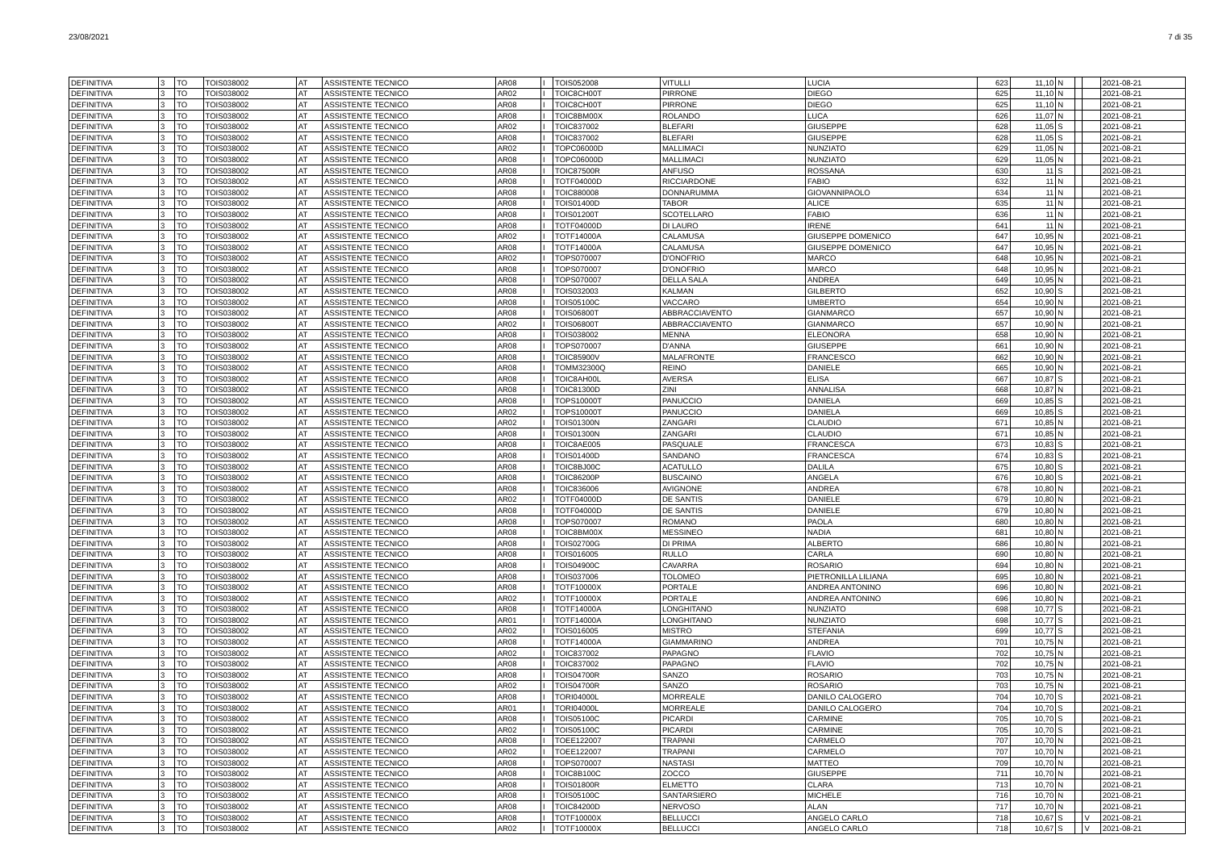23/08/2021 7 di 35
| DEFINITIVA | 3 | TO | TOIS038002 | AT | ASSISTENTE TECNICO | AR08 | I | TOIS052008 | VITULLI | LUCIA | 623 | 11,10 | N | | | 2021-08-21 |
| DEFINITIVA | 3 | TO | TOIS038002 | AT | ASSISTENTE TECNICO | AR02 | I | TOIC8CH00T | PIRRONE | DIEGO | 625 | 11,10 | N | | | 2021-08-21 |
| DEFINITIVA | 3 | TO | TOIS038002 | AT | ASSISTENTE TECNICO | AR08 | I | TOIC8CH00T | PIRRONE | DIEGO | 625 | 11,10 | N | | | 2021-08-21 |
| DEFINITIVA | 3 | TO | TOIS038002 | AT | ASSISTENTE TECNICO | AR08 | I | TOIC8BM00X | ROLANDO | LUCA | 626 | 11,07 | N | | | 2021-08-21 |
| DEFINITIVA | 3 | TO | TOIS038002 | AT | ASSISTENTE TECNICO | AR02 | I | TOIC837002 | BLEFARI | GIUSEPPE | 628 | 11,05 | S | | | 2021-08-21 |
| DEFINITIVA | 3 | TO | TOIS038002 | AT | ASSISTENTE TECNICO | AR08 | I | TOIC837002 | BLEFARI | GIUSEPPE | 628 | 11,05 | S | | | 2021-08-21 |
| DEFINITIVA | 3 | TO | TOIS038002 | AT | ASSISTENTE TECNICO | AR02 | I | TOPC06000D | MALLIMACI | NUNZIATO | 629 | 11,05 | N | | | 2021-08-21 |
| DEFINITIVA | 3 | TO | TOIS038002 | AT | ASSISTENTE TECNICO | AR08 | I | TOPC06000D | MALLIMACI | NUNZIATO | 629 | 11,05 | N | | | 2021-08-21 |
| DEFINITIVA | 3 | TO | TOIS038002 | AT | ASSISTENTE TECNICO | AR08 | I | TOIC87500R | ANFUSO | ROSSANA | 630 | 11 | S | | | 2021-08-21 |
| DEFINITIVA | 3 | TO | TOIS038002 | AT | ASSISTENTE TECNICO | AR08 | I | TOTF04000D | RICCIARDONE | FABIO | 632 | 11 | N | | | 2021-08-21 |
| DEFINITIVA | 3 | TO | TOIS038002 | AT | ASSISTENTE TECNICO | AR08 | I | TOIC880008 | DONNARUMMA | GIOVANNIPAOLO | 634 | 11 | N | | | 2021-08-21 |
| DEFINITIVA | 3 | TO | TOIS038002 | AT | ASSISTENTE TECNICO | AR08 | I | TOIS01400D | TABOR | ALICE | 635 | 11 | N | | | 2021-08-21 |
| DEFINITIVA | 3 | TO | TOIS038002 | AT | ASSISTENTE TECNICO | AR08 | I | TOIS01200T | SCOTELLARO | FABIO | 636 | 11 | N | | | 2021-08-21 |
| DEFINITIVA | 3 | TO | TOIS038002 | AT | ASSISTENTE TECNICO | AR08 | I | TOTF04000D | DI LAURO | IRENE | 641 | 11 | N | | | 2021-08-21 |
| DEFINITIVA | 3 | TO | TOIS038002 | AT | ASSISTENTE TECNICO | AR02 | I | TOTF14000A | CALAMUSA | GIUSEPPE DOMENICO | 647 | 10,95 | N | | | 2021-08-21 |
| DEFINITIVA | 3 | TO | TOIS038002 | AT | ASSISTENTE TECNICO | AR08 | I | TOTF14000A | CALAMUSA | GIUSEPPE DOMENICO | 647 | 10,95 | N | | | 2021-08-21 |
| DEFINITIVA | 3 | TO | TOIS038002 | AT | ASSISTENTE TECNICO | AR02 | I | TOPS070007 | D'ONOFRIO | MARCO | 648 | 10,95 | N | | | 2021-08-21 |
| DEFINITIVA | 3 | TO | TOIS038002 | AT | ASSISTENTE TECNICO | AR08 | I | TOPS070007 | D'ONOFRIO | MARCO | 648 | 10,95 | N | | | 2021-08-21 |
| DEFINITIVA | 3 | TO | TOIS038002 | AT | ASSISTENTE TECNICO | AR08 | I | TOPS070007 | DELLA SALA | ANDREA | 649 | 10,95 | N | | | 2021-08-21 |
| DEFINITIVA | 3 | TO | TOIS038002 | AT | ASSISTENTE TECNICO | AR08 | I | TOIS032003 | KALMAN | GILBERTO | 652 | 10,90 | S | | | 2021-08-21 |
| DEFINITIVA | 3 | TO | TOIS038002 | AT | ASSISTENTE TECNICO | AR08 | I | TOIS05100C | VACCARO | UMBERTO | 654 | 10,90 | N | | | 2021-08-21 |
| DEFINITIVA | 3 | TO | TOIS038002 | AT | ASSISTENTE TECNICO | AR08 | I | TOIS06800T | ABBRACCIAVENTO | GIANMARCO | 657 | 10,90 | N | | | 2021-08-21 |
| DEFINITIVA | 3 | TO | TOIS038002 | AT | ASSISTENTE TECNICO | AR02 | I | TOIS06800T | ABBRACCIAVENTO | GIANMARCO | 657 | 10,90 | N | | | 2021-08-21 |
| DEFINITIVA | 3 | TO | TOIS038002 | AT | ASSISTENTE TECNICO | AR08 | I | TOIS038002 | MENNA | ELEONORA | 658 | 10,90 | N | | | 2021-08-21 |
| DEFINITIVA | 3 | TO | TOIS038002 | AT | ASSISTENTE TECNICO | AR08 | I | TOPS070007 | D'ANNA | GIUSEPPE | 661 | 10,90 | N | | | 2021-08-21 |
| DEFINITIVA | 3 | TO | TOIS038002 | AT | ASSISTENTE TECNICO | AR08 | I | TOIC85900V | MALAFRONTE | FRANCESCO | 662 | 10,90 | N | | | 2021-08-21 |
| DEFINITIVA | 3 | TO | TOIS038002 | AT | ASSISTENTE TECNICO | AR08 | I | TOMM32300Q | REINO | DANIELE | 665 | 10,90 | N | | | 2021-08-21 |
| DEFINITIVA | 3 | TO | TOIS038002 | AT | ASSISTENTE TECNICO | AR08 | I | TOIC8AH00L | AVERSA | ELISA | 667 | 10,87 | S | | | 2021-08-21 |
| DEFINITIVA | 3 | TO | TOIS038002 | AT | ASSISTENTE TECNICO | AR08 | I | TOIC81300D | ZINI | ANNALISA | 668 | 10,87 | N | | | 2021-08-21 |
| DEFINITIVA | 3 | TO | TOIS038002 | AT | ASSISTENTE TECNICO | AR08 | I | TOPS10000T | PANUCCIO | DANIELA | 669 | 10,85 | S | | | 2021-08-21 |
| DEFINITIVA | 3 | TO | TOIS038002 | AT | ASSISTENTE TECNICO | AR02 | I | TOPS10000T | PANUCCIO | DANIELA | 669 | 10,85 | S | | | 2021-08-21 |
| DEFINITIVA | 3 | TO | TOIS038002 | AT | ASSISTENTE TECNICO | AR02 | I | TOIS01300N | ZANGARI | CLAUDIO | 671 | 10,85 | N | | | 2021-08-21 |
| DEFINITIVA | 3 | TO | TOIS038002 | AT | ASSISTENTE TECNICO | AR08 | I | TOIS01300N | ZANGARI | CLAUDIO | 671 | 10,85 | N | | | 2021-08-21 |
| DEFINITIVA | 3 | TO | TOIS038002 | AT | ASSISTENTE TECNICO | AR08 | I | TOIC8AE005 | PASQUALE | FRANCESCA | 673 | 10,83 | S | | | 2021-08-21 |
| DEFINITIVA | 3 | TO | TOIS038002 | AT | ASSISTENTE TECNICO | AR08 | I | TOIS01400D | SANDANO | FRANCESCA | 674 | 10,83 | S | | | 2021-08-21 |
| DEFINITIVA | 3 | TO | TOIS038002 | AT | ASSISTENTE TECNICO | AR08 | I | TOIC8BJ00C | ACATULLO | DALILA | 675 | 10,80 | S | | | 2021-08-21 |
| DEFINITIVA | 3 | TO | TOIS038002 | AT | ASSISTENTE TECNICO | AR08 | I | TOIC86200P | BUSCAINO | ANGELA | 676 | 10,80 | S | | | 2021-08-21 |
| DEFINITIVA | 3 | TO | TOIS038002 | AT | ASSISTENTE TECNICO | AR08 | I | TOIC836006 | AVIGNONE | ANDREA | 678 | 10,80 | N | | | 2021-08-21 |
| DEFINITIVA | 3 | TO | TOIS038002 | AT | ASSISTENTE TECNICO | AR02 | I | TOTF04000D | DE SANTIS | DANIELE | 679 | 10,80 | N | | | 2021-08-21 |
| DEFINITIVA | 3 | TO | TOIS038002 | AT | ASSISTENTE TECNICO | AR08 | I | TOTF04000D | DE SANTIS | DANIELE | 679 | 10,80 | N | | | 2021-08-21 |
| DEFINITIVA | 3 | TO | TOIS038002 | AT | ASSISTENTE TECNICO | AR08 | I | TOPS070007 | ROMANO | PAOLA | 680 | 10,80 | N | | | 2021-08-21 |
| DEFINITIVA | 3 | TO | TOIS038002 | AT | ASSISTENTE TECNICO | AR08 | I | TOIC8BM00X | MESSINEO | NADIA | 681 | 10,80 | N | | | 2021-08-21 |
| DEFINITIVA | 3 | TO | TOIS038002 | AT | ASSISTENTE TECNICO | AR08 | I | TOIS02700G | DI PRIMA | ALBERTO | 686 | 10,80 | N | | | 2021-08-21 |
| DEFINITIVA | 3 | TO | TOIS038002 | AT | ASSISTENTE TECNICO | AR08 | I | TOIS016005 | RULLO | CARLA | 690 | 10,80 | N | | | 2021-08-21 |
| DEFINITIVA | 3 | TO | TOIS038002 | AT | ASSISTENTE TECNICO | AR08 | I | TOIS04900C | CAVARRA | ROSARIO | 694 | 10,80 | N | | | 2021-08-21 |
| DEFINITIVA | 3 | TO | TOIS038002 | AT | ASSISTENTE TECNICO | AR08 | I | TOIS037006 | TOLOMEO | PIETRONILLA LILIANA | 695 | 10,80 | N | | | 2021-08-21 |
| DEFINITIVA | 3 | TO | TOIS038002 | AT | ASSISTENTE TECNICO | AR08 | I | TOTF10000X | PORTALE | ANDREA ANTONINO | 696 | 10,80 | N | | | 2021-08-21 |
| DEFINITIVA | 3 | TO | TOIS038002 | AT | ASSISTENTE TECNICO | AR02 | I | TOTF10000X | PORTALE | ANDREA ANTONINO | 696 | 10,80 | N | | | 2021-08-21 |
| DEFINITIVA | 3 | TO | TOIS038002 | AT | ASSISTENTE TECNICO | AR08 | I | TOTF14000A | LONGHITANO | NUNZIATO | 698 | 10,77 | S | | | 2021-08-21 |
| DEFINITIVA | 3 | TO | TOIS038002 | AT | ASSISTENTE TECNICO | AR01 | I | TOTF14000A | LONGHITANO | NUNZIATO | 698 | 10,77 | S | | | 2021-08-21 |
| DEFINITIVA | 3 | TO | TOIS038002 | AT | ASSISTENTE TECNICO | AR02 | I | TOIS016005 | MISTRO | STEFANIA | 699 | 10,77 | S | | | 2021-08-21 |
| DEFINITIVA | 3 | TO | TOIS038002 | AT | ASSISTENTE TECNICO | AR08 | I | TOTF14000A | GIAMMARINO | ANDREA | 701 | 10,75 | N | | | 2021-08-21 |
| DEFINITIVA | 3 | TO | TOIS038002 | AT | ASSISTENTE TECNICO | AR02 | I | TOIC837002 | PAPAGNO | FLAVIO | 702 | 10,75 | N | | | 2021-08-21 |
| DEFINITIVA | 3 | TO | TOIS038002 | AT | ASSISTENTE TECNICO | AR08 | I | TOIC837002 | PAPAGNO | FLAVIO | 702 | 10,75 | N | | | 2021-08-21 |
| DEFINITIVA | 3 | TO | TOIS038002 | AT | ASSISTENTE TECNICO | AR08 | I | TOIS04700R | SANZO | ROSARIO | 703 | 10,75 | N | | | 2021-08-21 |
| DEFINITIVA | 3 | TO | TOIS038002 | AT | ASSISTENTE TECNICO | AR02 | I | TOIS04700R | SANZO | ROSARIO | 703 | 10,75 | N | | | 2021-08-21 |
| DEFINITIVA | 3 | TO | TOIS038002 | AT | ASSISTENTE TECNICO | AR08 | I | TORI04000L | MORREALE | DANILO CALOGERO | 704 | 10,70 | S | | | 2021-08-21 |
| DEFINITIVA | 3 | TO | TOIS038002 | AT | ASSISTENTE TECNICO | AR01 | I | TORI04000L | MORREALE | DANILO CALOGERO | 704 | 10,70 | S | | | 2021-08-21 |
| DEFINITIVA | 3 | TO | TOIS038002 | AT | ASSISTENTE TECNICO | AR08 | I | TOIS05100C | PICARDI | CARMINE | 705 | 10,70 | S | | | 2021-08-21 |
| DEFINITIVA | 3 | TO | TOIS038002 | AT | ASSISTENTE TECNICO | AR02 | I | TOIS05100C | PICARDI | CARMINE | 705 | 10,70 | S | | | 2021-08-21 |
| DEFINITIVA | 3 | TO | TOIS038002 | AT | ASSISTENTE TECNICO | AR08 | I | TOEE122007 | TRAPANI | CARMELO | 707 | 10,70 | N | | | 2021-08-21 |
| DEFINITIVA | 3 | TO | TOIS038002 | AT | ASSISTENTE TECNICO | AR02 | I | TOEE122007 | TRAPANI | CARMELO | 707 | 10,70 | N | | | 2021-08-21 |
| DEFINITIVA | 3 | TO | TOIS038002 | AT | ASSISTENTE TECNICO | AR08 | I | TOPS070007 | NASTASI | MATTEO | 709 | 10,70 | N | | | 2021-08-21 |
| DEFINITIVA | 3 | TO | TOIS038002 | AT | ASSISTENTE TECNICO | AR08 | I | TOIC8B100C | ZOCCO | GIUSEPPE | 711 | 10,70 | N | | | 2021-08-21 |
| DEFINITIVA | 3 | TO | TOIS038002 | AT | ASSISTENTE TECNICO | AR08 | I | TOIS01800R | ELMETTO | CLARA | 713 | 10,70 | N | | | 2021-08-21 |
| DEFINITIVA | 3 | TO | TOIS038002 | AT | ASSISTENTE TECNICO | AR08 | I | TOIS05100C | SANTARSIERO | MICHELE | 716 | 10,70 | N | | | 2021-08-21 |
| DEFINITIVA | 3 | TO | TOIS038002 | AT | ASSISTENTE TECNICO | AR08 | I | TOIC84200D | NERVOSO | ALAN | 717 | 10,70 | N | | | 2021-08-21 |
| DEFINITIVA | 3 | TO | TOIS038002 | AT | ASSISTENTE TECNICO | AR08 | I | TOTF10000X | BELLUCCI | ANGELO CARLO | 718 | 10,67 | S | | V | 2021-08-21 |
| DEFINITIVA | 3 | TO | TOIS038002 | AT | ASSISTENTE TECNICO | AR02 | I | TOTF10000X | BELLUCCI | ANGELO CARLO | 718 | 10,67 | S | | V | 2021-08-21 |